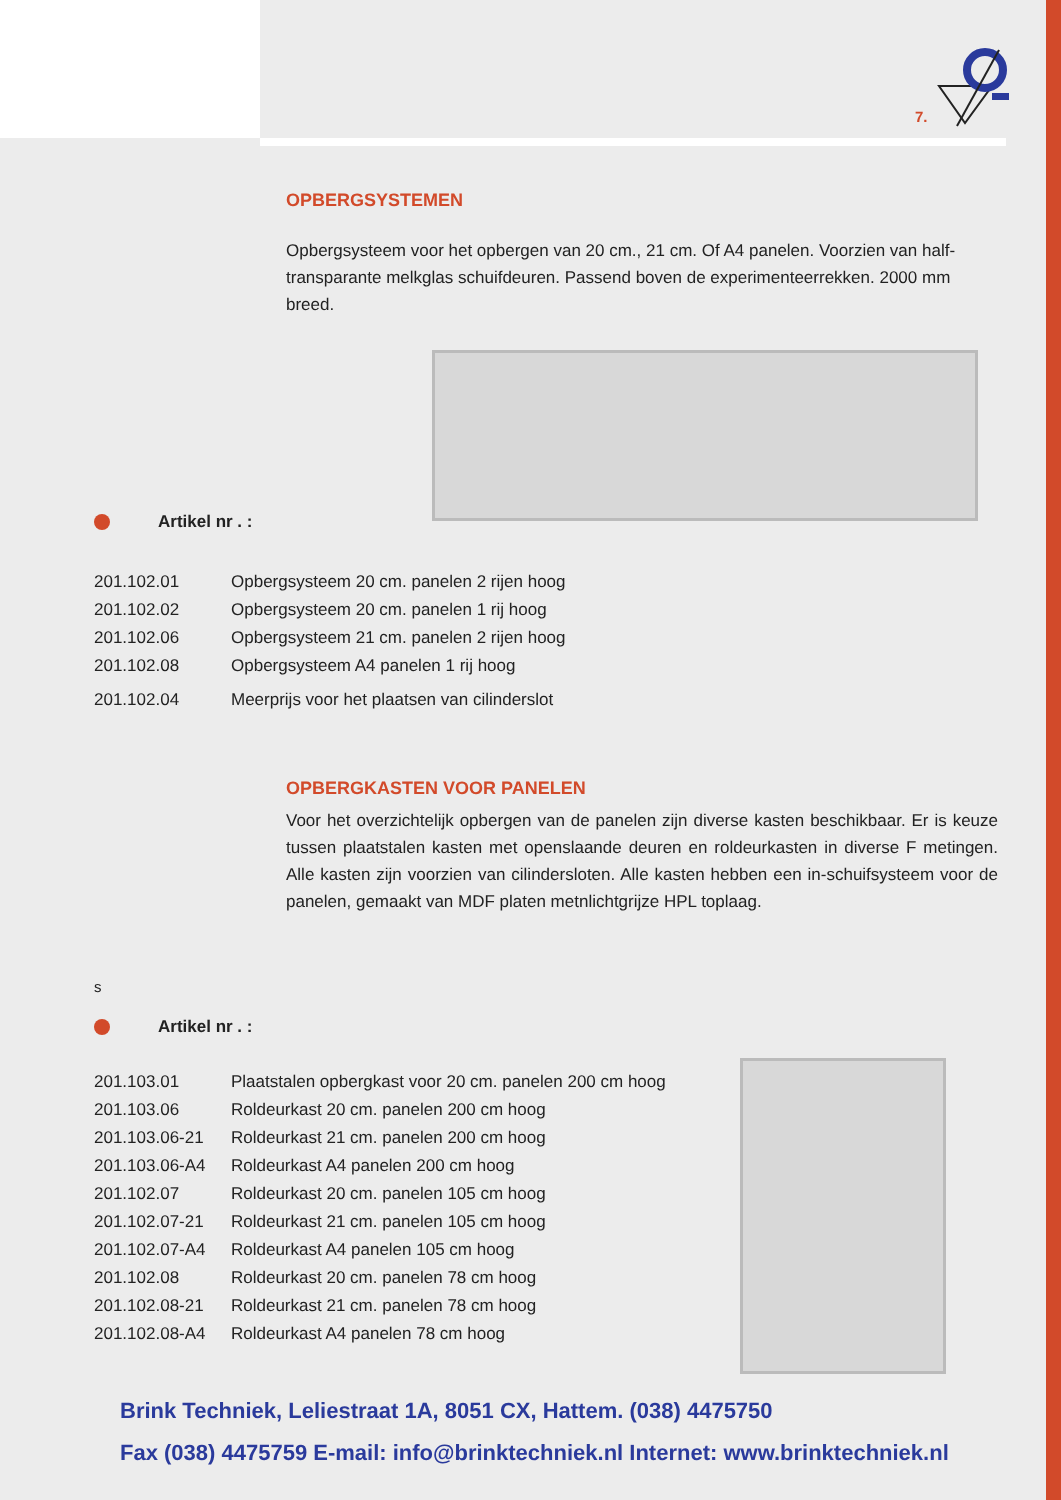7.
OPBERGSYSTEMEN
Opbergsysteem voor het opbergen van 20 cm., 21 cm. Of A4 panelen. Voorzien van half-transparante melkglas schuifdeuren. Passend boven de experimenteerrekken. 2000 mm breed.
Artikel nr . :
| 201.102.01 | Opbergsysteem 20 cm. panelen 2 rijen hoog |
| 201.102.02 | Opbergsysteem 20 cm. panelen 1 rij hoog |
| 201.102.06 | Opbergsysteem 21 cm. panelen 2 rijen hoog |
| 201.102.08 | Opbergsysteem A4 panelen 1 rij hoog |
| 201.102.04 | Meerprijs voor het plaatsen van cilinderslot |
OPBERGKASTEN VOOR PANELEN
Voor het overzichtelijk opbergen van de panelen zijn diverse kasten beschikbaar. Er is keuze tussen plaatstalen kasten met openslaande deuren en roldeurkasten in diverse F metingen. Alle kasten zijn voorzien van cilindersloten. Alle kasten hebben een in-schuifsysteem voor de panelen, gemaakt van MDF platen metnlichtgrijze HPL toplaag.
s
Artikel nr . :
| 201.103.01 | Plaatstalen opbergkast voor 20 cm. panelen 200 cm hoog |
| 201.103.06 | Roldeurkast 20 cm. panelen 200 cm hoog |
| 201.103.06-21 | Roldeurkast 21 cm. panelen 200 cm hoog |
| 201.103.06-A4 | Roldeurkast A4 panelen 200 cm hoog |
| 201.102.07 | Roldeurkast 20 cm. panelen 105 cm hoog |
| 201.102.07-21 | Roldeurkast 21 cm. panelen 105 cm hoog |
| 201.102.07-A4 | Roldeurkast A4 panelen 105 cm hoog |
| 201.102.08 | Roldeurkast 20 cm. panelen 78 cm hoog |
| 201.102.08-21 | Roldeurkast 21 cm. panelen 78 cm hoog |
| 201.102.08-A4 | Roldeurkast A4 panelen 78 cm hoog |
Brink Techniek, Leliestraat 1A, 8051 CX, Hattem. (038) 4475750
Fax (038) 4475759 E-mail: info@brinktechniek.nl Internet: www.brinktechniek.nl